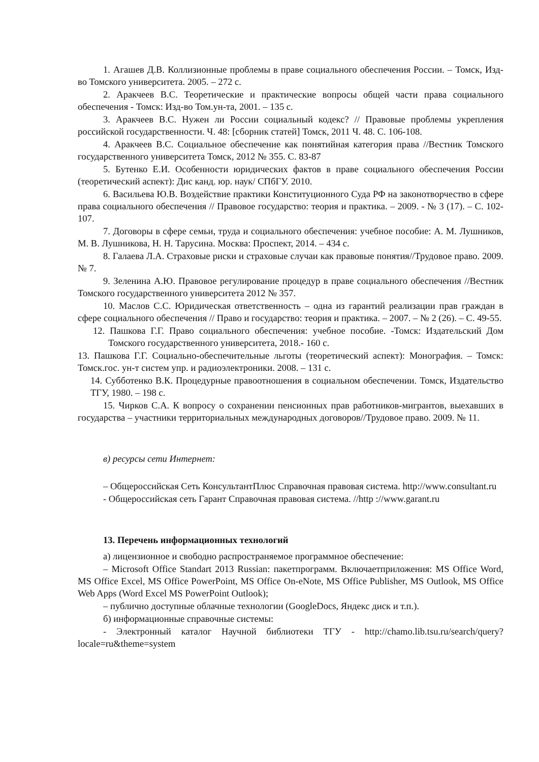1. Агашев Д.В. Коллизионные проблемы в праве социального обеспечения России. – Томск, Изд-во Томского университета. 2005. – 272 с.
2. Аракчеев В.С. Теоретические и практические вопросы общей части права социального обеспечения - Томск: Изд-во Том.ун-та, 2001. – 135 с.
3. Аракчеев В.С. Нужен ли России социальный кодекс? // Правовые проблемы укрепления российской государственности. Ч. 48: [сборник статей] Томск, 2011 Ч. 48. С. 106-108.
4. Аракчеев В.С. Социальное обеспечение как понятийная категория права //Вестник Томского государственного университета Томск, 2012 № 355. С. 83-87
5. Бутенко Е.И. Особенности юридических фактов в праве социального обеспечения России (теоретический аспект): Дис канд. юр. наук/ СПбГУ. 2010.
6. Васильева Ю.В. Воздействие практики Конституционного Суда РФ на законотворчество в сфере права социального обеспечения // Правовое государство: теория и практика. – 2009. - № 3 (17). – С. 102- 107.
7. Договоры в сфере семьи, труда и социального обеспечения: учебное пособие: А. М. Лушников, М. В. Лушникова, Н. Н. Тарусина. Москва: Проспект, 2014. – 434 с.
8. Галаева Л.А. Страховые риски и страховые случаи как правовые понятия//Трудовое право. 2009. № 7.
9. Зеленина А.Ю. Правовое регулирование процедур в праве социального обеспечения //Вестник Томского государственного университета 2012 № 357.
10. Маслов С.С. Юридическая ответственность – одна из гарантий реализации прав граждан в сфере социального обеспечения // Право и государство: теория и практика. – 2007. – № 2 (26). – С. 49-55.
12. Пашкова Г.Г. Право социального обеспечения: учебное пособие. -Томск: Издательский Дом Томского государственного университета, 2018.- 160 с.
13. Пашкова Г.Г. Социально-обеспечительные льготы (теоретический аспект): Монография. – Томск: Томск.гос. ун-т систем упр. и радиоэлектроники. 2008. – 131 с.
14. Субботенко В.К. Процедурные правоотношения в социальном обеспечении. Томск, Издательство ТГУ, 1980. – 198 с.
15. Чирков С.А. К вопросу о сохранении пенсионных прав работников-мигрантов, выехавших в государства – участники территориальных международных договоров//Трудовое право. 2009. № 11.
в) ресурсы сети Интернет:
– Общероссийская Сеть КонсультантПлюс Справочная правовая система. http://www.consultant.ru
- Общероссийская сеть Гарант Справочная правовая система. //http ://www.garant.ru
13. Перечень информационных технологий
а) лицензионное и свободно распространяемое программное обеспечение:
– Microsoft Office Standart 2013 Russian: пакетпрограмм. Включаетприложения: MS Office Word, MS Office Excel, MS Office PowerPoint, MS Office On-eNote, MS Office Publisher, MS Outlook, MS Office Web Apps (Word Excel MS PowerPoint Outlook);
– публично доступные облачные технологии (GoogleDocs, Яндекс диск и т.п.).
б) информационные справочные системы:
- Электронный каталог Научной библиотеки ТГУ - http://chamo.lib.tsu.ru/search/query?locale=ru&theme=system